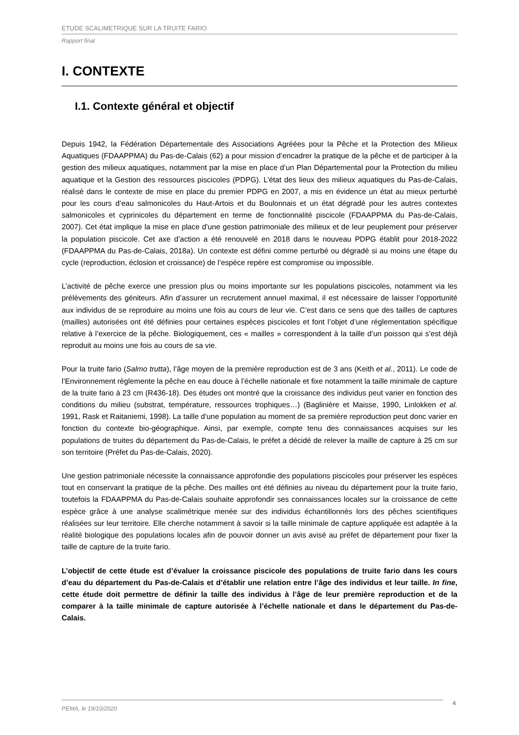ETUDE SCALIMETRIQUE SUR LA TRUITE FARIO
Rapport final
I. CONTEXTE
I.1. Contexte général et objectif
Depuis 1942, la Fédération Départementale des Associations Agréées pour la Pêche et la Protection des Milieux Aquatiques (FDAAPPMA) du Pas-de-Calais (62) a pour mission d’encadrer la pratique de la pêche et de participer à la gestion des milieux aquatiques, notamment par la mise en place d’un Plan Départemental pour la Protection du milieu aquatique et la Gestion des ressources piscicoles (PDPG). L’état des lieux des milieux aquatiques du Pas-de-Calais, réalisé dans le contexte de mise en place du premier PDPG en 2007, a mis en évidence un état au mieux perturbé pour les cours d’eau salmonicoles du Haut-Artois et du Boulonnais et un état dégradé pour les autres contextes salmonicoles et cyprinicoles du département en terme de fonctionnalité piscicole (FDAAPPMA du Pas-de-Calais, 2007). Cet état implique la mise en place d’une gestion patrimoniale des milieux et de leur peuplement pour préserver la population piscicole. Cet axe d’action a été renouvelé en 2018 dans le nouveau PDPG établit pour 2018-2022 (FDAAPPMA du Pas-de-Calais, 2018a). Un contexte est défini comme perturbé ou dégradé si au moins une étape du cycle (reproduction, éclosion et croissance) de l’espèce repère est compromise ou impossible.
L’activité de pêche exerce une pression plus ou moins importante sur les populations piscicoles, notamment via les prélèvements des géniteurs. Afin d’assurer un recrutement annuel maximal, il est nécessaire de laisser l’opportunité aux individus de se reproduire au moins une fois au cours de leur vie. C’est dans ce sens que des tailles de captures (mailles) autorisées ont été définies pour certaines espèces piscicoles et font l’objet d’une réglementation spécifique relative à l’exercice de la pêche. Biologiquement, ces « mailles » correspondent à la taille d’un poisson qui s’est déjà reproduit au moins une fois au cours de sa vie.
Pour la truite fario (Salmo trutta), l’âge moyen de la première reproduction est de 3 ans (Keith et al., 2011). Le code de l’Environnement règlemente la pêche en eau douce à l’échelle nationale et fixe notamment la taille minimale de capture de la truite fario à 23 cm (R436-18). Des études ont montré que la croissance des individus peut varier en fonction des conditions du milieu (substrat, température, ressources trophiques…) (Baglinière et Maisse, 1990, Linlokken et al. 1991, Rask et Raitaniemi, 1998). La taille d’une population au moment de sa première reproduction peut donc varier en fonction du contexte bio-géographique. Ainsi, par exemple, compte tenu des connaissances acquises sur les populations de truites du département du Pas-de-Calais, le préfet a décidé de relever la maille de capture à 25 cm sur son territoire (Préfet du Pas-de-Calais, 2020).
Une gestion patrimoniale nécessite la connaissance approfondie des populations piscicoles pour préserver les espèces tout en conservant la pratique de la pêche. Des mailles ont été définies au niveau du département pour la truite fario, toutefois la FDAAPPMA du Pas-de-Calais souhaite approfondir ses connaissances locales sur la croissance de cette espèce grâce à une analyse scalimétrique menée sur des individus échantillonnés lors des pêches scientifiques réalisées sur leur territoire. Elle cherche notamment à savoir si la taille minimale de capture appliquée est adaptée à la réalité biologique des populations locales afin de pouvoir donner un avis avisé au préfet de département pour fixer la taille de capture de la truite fario.
L’objectif de cette étude est d’évaluer la croissance piscicole des populations de truite fario dans les cours d’eau du département du Pas-de-Calais et d’établir une relation entre l’âge des individus et leur taille. In fine, cette étude doit permettre de définir la taille des individus à l’âge de leur première reproduction et de la comparer à la taille minimale de capture autorisée à l’échelle nationale et dans le département du Pas-de-Calais.
PEMA, le 19/10/2020 4